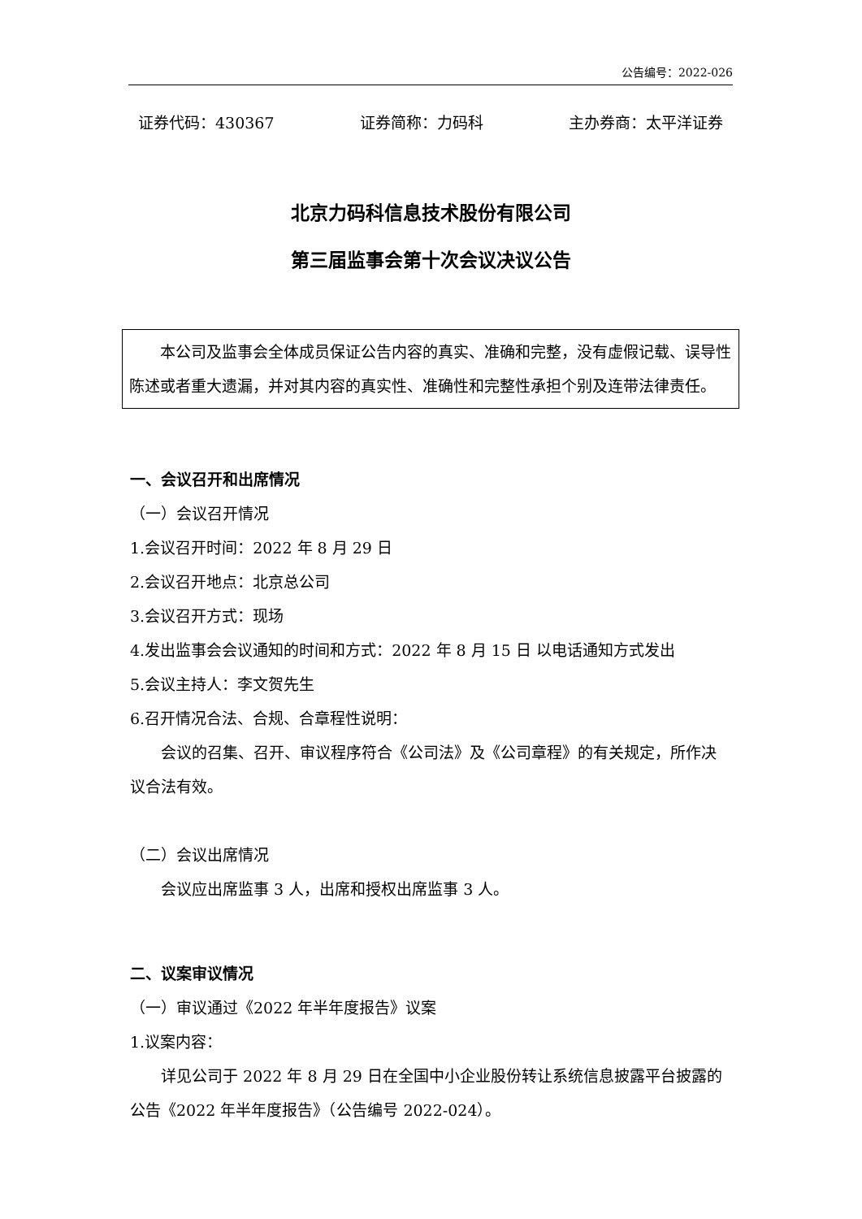公告编号：2022-026
证券代码：430367 证券简称：力码科 主办券商：太平洋证券
北京力码科信息技术股份有限公司
第三届监事会第十次会议决议公告
本公司及监事会全体成员保证公告内容的真实、准确和完整，没有虚假记载、误导性陈述或者重大遗漏，并对其内容的真实性、准确性和完整性承担个别及连带法律责任。
一、会议召开和出席情况
（一）会议召开情况
1.会议召开时间：2022 年 8 月 29 日
2.会议召开地点：北京总公司
3.会议召开方式：现场
4.发出监事会会议通知的时间和方式：2022 年 8 月 15 日 以电话通知方式发出
5.会议主持人：李文贺先生
6.召开情况合法、合规、合章程性说明：
会议的召集、召开、审议程序符合《公司法》及《公司章程》的有关规定，所作决议合法有效。
（二）会议出席情况
会议应出席监事 3 人，出席和授权出席监事 3 人。
二、议案审议情况
（一）审议通过《2022 年半年度报告》议案
1.议案内容：
详见公司于 2022 年 8 月 29 日在全国中小企业股份转让系统信息披露平台披露的公告《2022 年半年度报告》（公告编号 2022-024）。